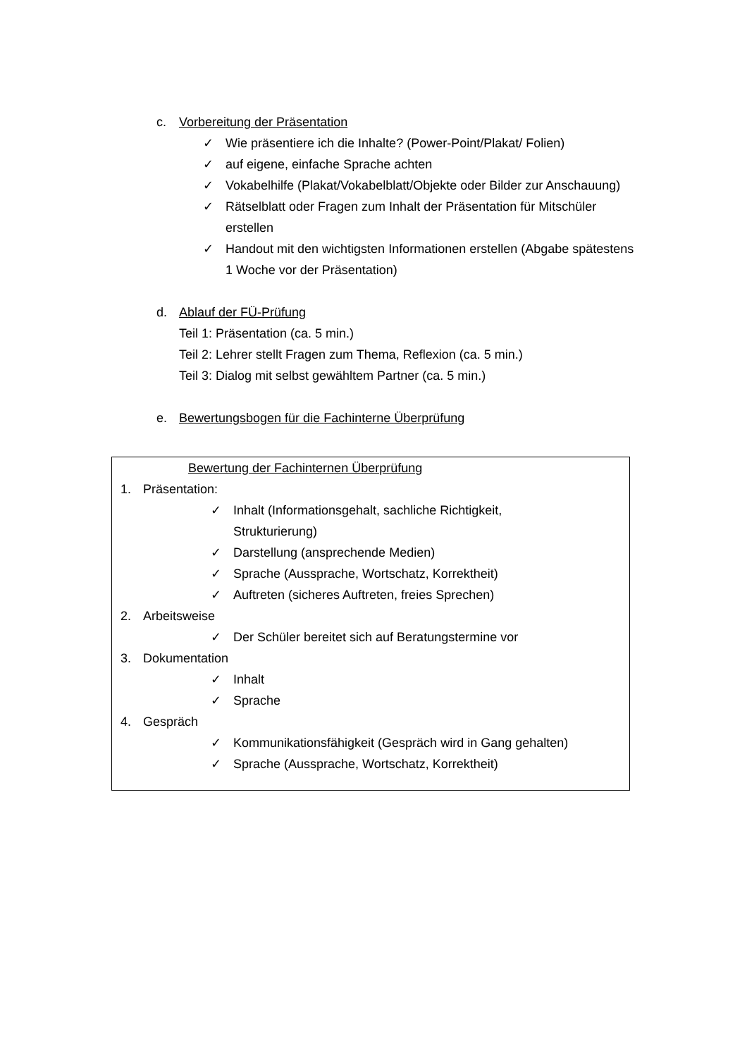c. Vorbereitung der Präsentation
✓ Wie präsentiere ich die Inhalte? (Power-Point/Plakat/ Folien)
✓ auf eigene, einfache Sprache achten
✓ Vokabelhilfe (Plakat/Vokabelblatt/Objekte oder Bilder zur Anschauung)
✓ Rätselblatt oder Fragen zum Inhalt der Präsentation für Mitschüler erstellen
✓ Handout mit den wichtigsten Informationen erstellen (Abgabe spätestens 1 Woche vor der Präsentation)
d. Ablauf der FÜ-Prüfung
Teil 1: Präsentation (ca. 5 min.)
Teil 2: Lehrer stellt Fragen zum Thema, Reflexion (ca. 5 min.)
Teil 3: Dialog mit selbst gewähltem Partner (ca. 5 min.)
e. Bewertungsbogen für die Fachinterne Überprüfung
Bewertung der Fachinternen Überprüfung
1. Präsentation:
✓ Inhalt (Informationsgehalt, sachliche Richtigkeit, Strukturierung)
✓ Darstellung (ansprechende Medien)
✓ Sprache (Aussprache, Wortschatz, Korrektheit)
✓ Auftreten (sicheres Auftreten, freies Sprechen)
2. Arbeitsweise
✓ Der Schüler bereitet sich auf Beratungstermine vor
3. Dokumentation
✓ Inhalt
✓ Sprache
4. Gespräch
✓ Kommunikationsfähigkeit (Gespräch wird in Gang gehalten)
✓ Sprache (Aussprache, Wortschatz, Korrektheit)